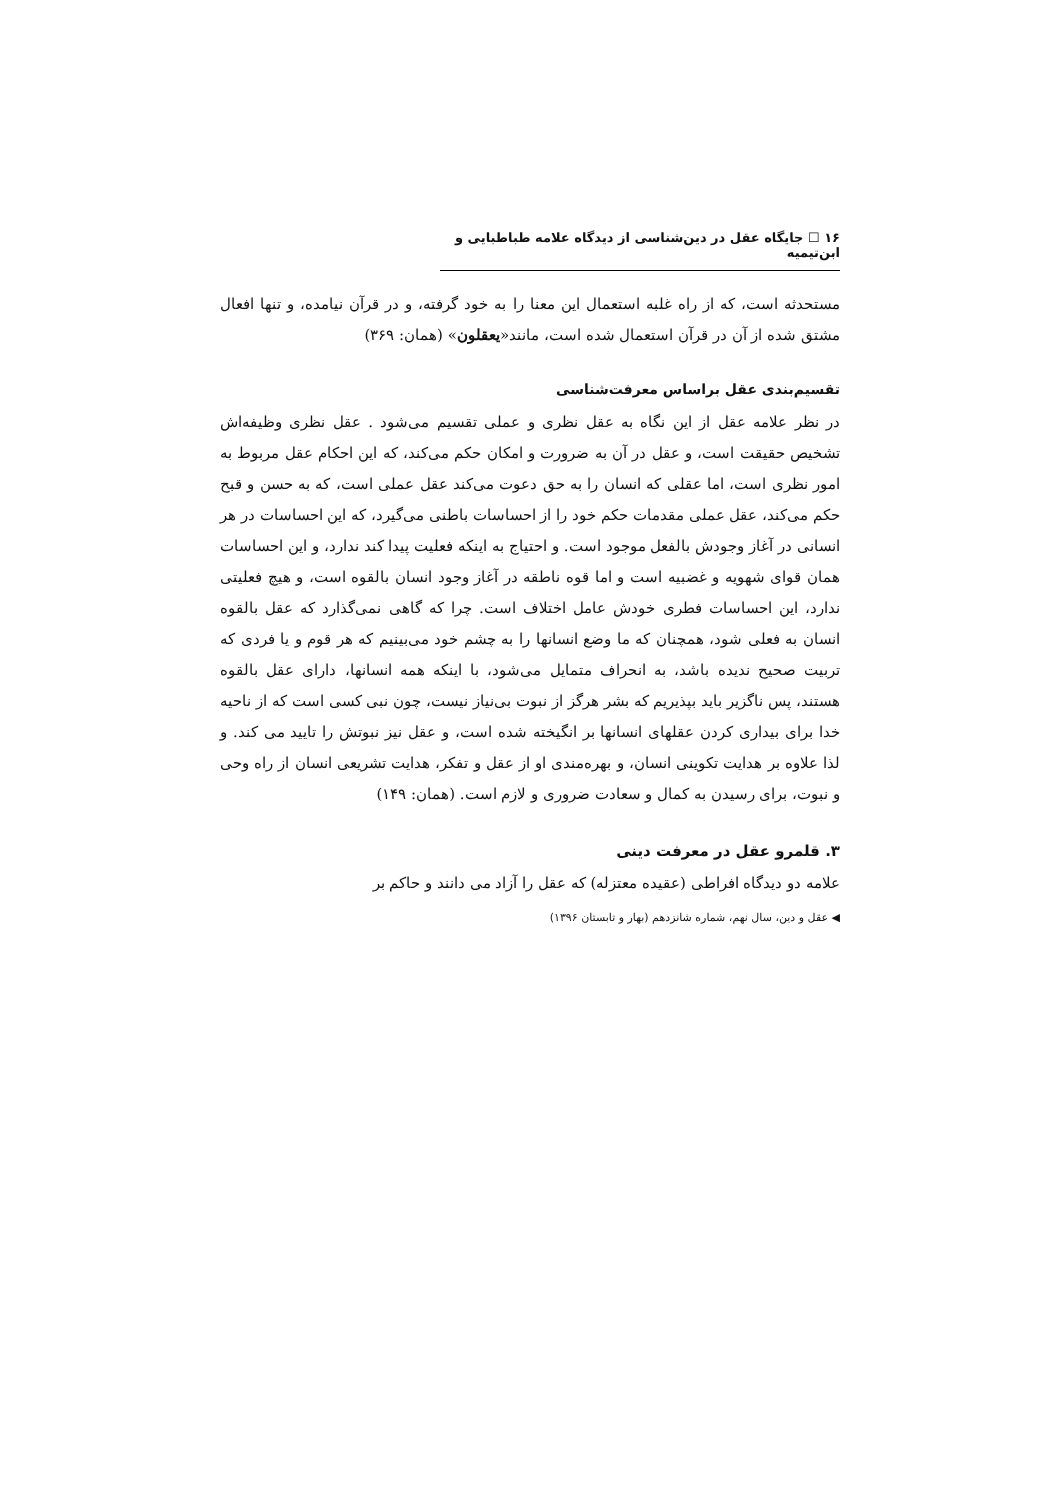۱۶ ☐ جایگاه عقل در دین‌شناسی از دیدگاه علامه طباطبایی و ابن‌تیمیه
مستحدثه است، که از راه غلبه استعمال این معنا را به خود گرفته، و در قرآن نیامده، و تنها افعال مشتق شده از آن در قرآن استعمال شده است، مانند«یعقلون» (همان: ۳۶۹)
تقسیم‌بندی عقل براساس معرفت‌شناسی
در نظر علامه عقل از این نگاه به عقل نظری و عملی تقسیم می‌شود . عقل نظری وظیفه‌اش تشخیص حقیقت است، و عقل در آن به ضرورت و امکان حکم می‌کند، که این احکام عقل مربوط به امور نظری است، اما عقلی که انسان را به حق دعوت می‌کند عقل عملی است، که به حسن و قبح حکم می‌کند، عقل عملی مقدمات حکم خود را از احساسات باطنی می‌گیرد، که این احساسات در هر انسانی در آغاز وجودش بالفعل موجود است. و احتیاج به اینکه فعلیت پیدا کند ندارد، و این احساسات همان قوای شهویه و غضبیه است و اما قوه ناطقه در آغاز وجود انسان بالقوه است، و هیچ فعلیتی ندارد، این احساسات فطری خودش عامل اختلاف است. چرا که گاهی نمی‌گذارد که عقل بالقوه انسان به فعلی شود، همچنان که ما وضع انسانها را به چشم خود می‌بینیم که هر قوم و یا فردی که تربیت صحیح ندیده باشد، به انحراف متمایل می‌شود، با اینکه همه انسانها، دارای عقل بالقوه هستند، پس ناگزیر باید بپذیریم که بشر هرگز از نبوت بی‌نیاز نیست، چون نبی کسی است که از ناحیه خدا برای بیداری کردن عقلهای انسانها بر انگیخته شده است، و عقل نیز نبوتش را تایید می کند. و لذا علاوه بر هدایت تکوینی انسان، و بهره‌مندی او از عقل و تفکر، هدایت تشریعی انسان از راه وحی و نبوت، برای رسیدن به کمال و سعادت ضروری و لازم است. (همان: ۱۴۹)
۳. قلمرو عقل در معرفت دینی
علامه دو دیدگاه افراطی (عقیده معتزله) که عقل را آزاد می دانند و حاکم بر
◀ عقل و دین، سال نهم، شماره شانزدهم (بهار و تابستان ۱۳۹۶)